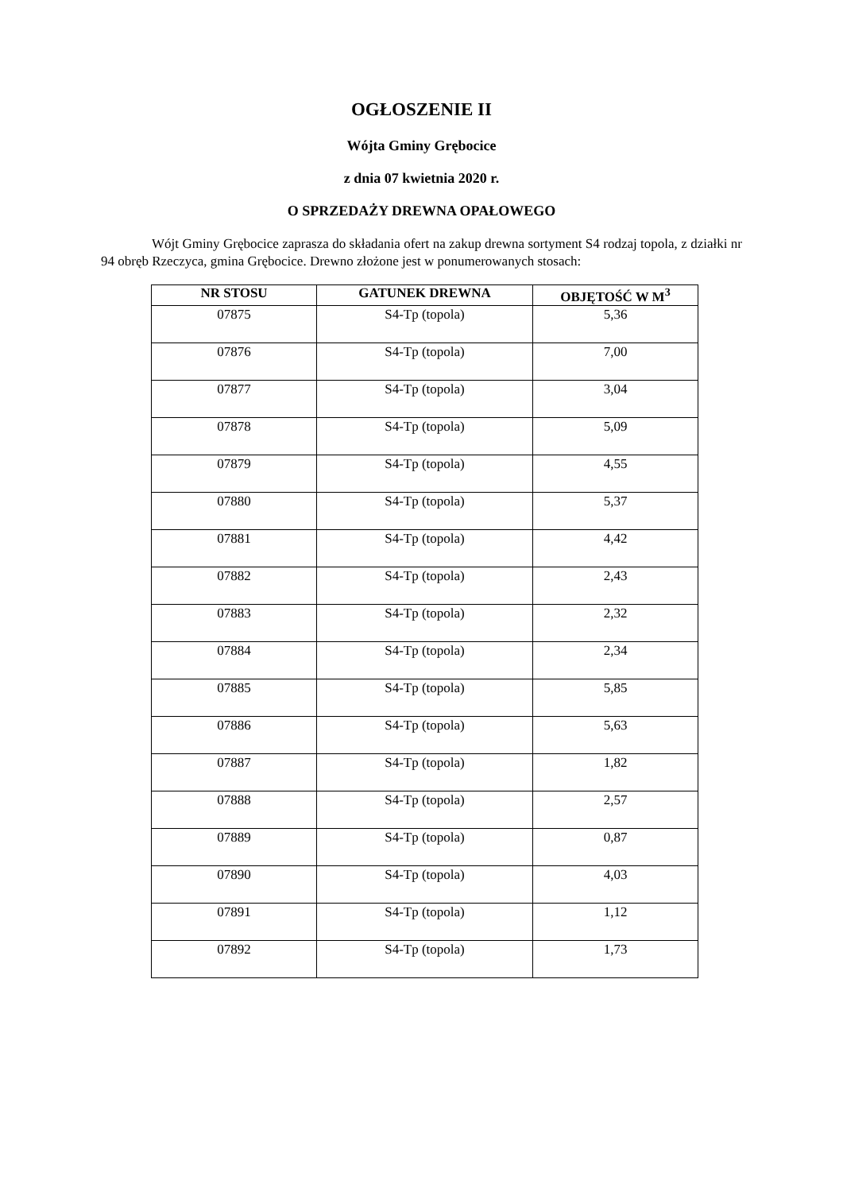OGŁOSZENIE II
Wójta Gminy Grębocice
z dnia 07 kwietnia 2020 r.
O SPRZEDAŻY DREWNA OPAŁOWEGO
Wójt Gminy Grębocice zaprasza do składania ofert na zakup drewna sortyment S4 rodzaj topola, z działki nr 94 obręb Rzeczyca, gmina Grębocice. Drewno złożone jest w ponumerowanych stosach:
| NR STOSU | GATUNEK DREWNA | OBJĘTOŚĆ W M<sup>3</sup> |
| --- | --- | --- |
| 07875 | S4-Tp (topola) | 5,36 |
| 07876 | S4-Tp (topola) | 7,00 |
| 07877 | S4-Tp (topola) | 3,04 |
| 07878 | S4-Tp (topola) | 5,09 |
| 07879 | S4-Tp (topola) | 4,55 |
| 07880 | S4-Tp (topola) | 5,37 |
| 07881 | S4-Tp (topola) | 4,42 |
| 07882 | S4-Tp (topola) | 2,43 |
| 07883 | S4-Tp (topola) | 2,32 |
| 07884 | S4-Tp (topola) | 2,34 |
| 07885 | S4-Tp (topola) | 5,85 |
| 07886 | S4-Tp (topola) | 5,63 |
| 07887 | S4-Tp (topola) | 1,82 |
| 07888 | S4-Tp (topola) | 2,57 |
| 07889 | S4-Tp (topola) | 0,87 |
| 07890 | S4-Tp (topola) | 4,03 |
| 07891 | S4-Tp (topola) | 1,12 |
| 07892 | S4-Tp (topola) | 1,73 |